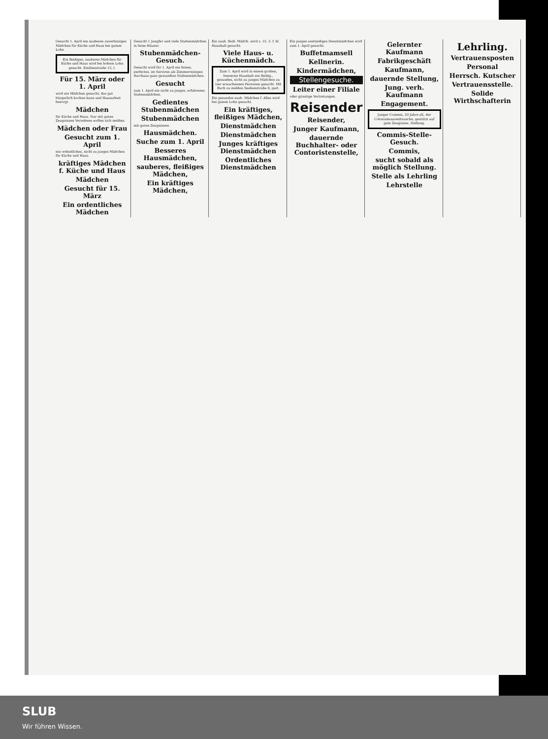Gesucht 1. April ein sauberes zuverlässiges Mädchen für Küche und Haus bei gutem Lohn.
Ein fleißiges, sauberes Mädchen für Küche und Haus wird bei hohem Lohn gesucht. Emilienstraße 13, I.
Für 15. März oder 1. April
wird ein Mädchen gesucht, das gut bürgerlich kochen kann und Hausarbeit besorgt.
Mädchen
für Küche und Haus. Nur mit guten Zeugnissen Versehene wollen sich melden.
Mädchen oder Frau
Gesucht zum 1. April
ein ordentliches, nicht zu junges Mädchen für Küche und Haus.
kräftiges Mädchen f. Küche und Haus
Mädchen
Gesucht für 15. März
Ein ordentliches Mädchen
Gesucht 1 Jungfer und viele Stubenmädchen in feine Häuser.
Stubenmädchen-Gesuch.
Gesucht wird für 1. April ein feines, perfectes, im Serviren als Zimmerreinigen durchaus ganz gewandtes Stubenmädchen.
Gesucht
zum 1. April ein nicht zu junges, erfahrenes Stubenmädchen.
Gedientes Stubenmädchen
Stubenmädchen
mit guten Zeugnissen.
Hausmädchen.
Suche zum 1. April
Besseres Hausmädchen,
sauberes, fleißiges Mädchen,
Ein kräftiges Mädchen,
Ein saub. fleiß. Mädch. wird z. 15. 3. f. kl. Haushalt gesucht.
Viele Haus- u. Küchenmädch.
Zum 1. April wird in einem großen, besseren Haushalt ein fleißig., gesundes, nicht zu junges Mädchen zu vier erwachsenen Personen gesucht. Mit Buch zu melden Seebenstraße 8, part.
Ein gesundes saub. Mädchen f. Alles wird bei gutem Lohn gesucht.
Ein kräftiges, fleißiges Mädchen,
Dienstmädchen
Dienstmädchen
Junges kräftiges Dienstmädchen
Ordentliches Dienstmädchen
Ein junges anständiges Dienstmädchen wird zum 1. April gesucht.
Buffetmamsell
Kellnerin.
Kindermädchen,
Stellengesuche.
Leiter einer Filiale
oder günstige Vertretungen.
Reisender
Reisender,
Junger Kaufmann,
dauernde Buchhalter- oder Contoristenstelle,
Gelernter Kaufmann
Fabrikgeschäft
Kaufmann,
dauernde Stellung,
Jung. verh. Kaufmann
Engagement.
Junger Commis, 20 Jahre alt, der Colonialwaarenbranche, gestützt auf gute Zeugnisse. Stellung.
Commis-Stelle-Gesuch.
Commis,
sucht sobald als möglich Stellung.
Stelle als Lehrling
Lehrstelle
Lehrling.
Vertrauensposten
Personal
Herrsch. Kutscher
Vertrauensstelle.
Solide Wirthschafterin
SLUB
Wir führen Wissen.